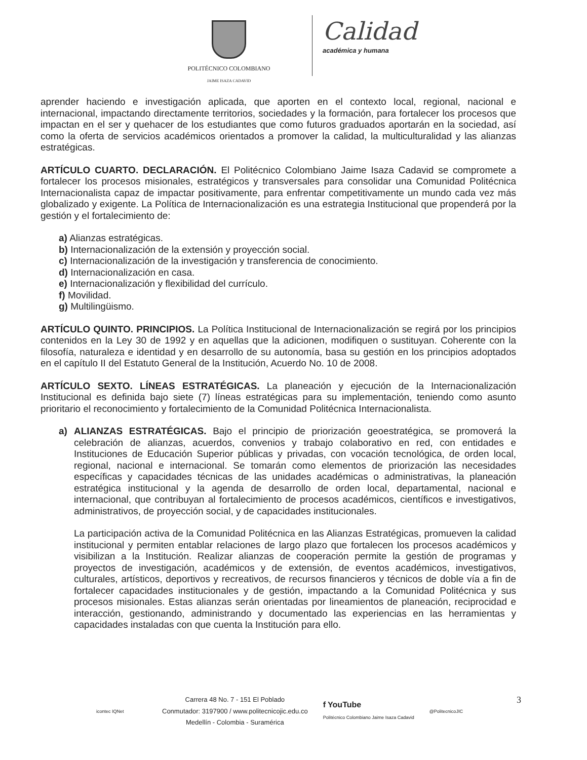POLITÉCNICO COLOMBIANO
JAIME ISAZA CADAVID
Calidad
académica y humana
aprender haciendo e investigación aplicada, que aporten en el contexto local, regional, nacional e internacional, impactando directamente territorios, sociedades y la formación, para fortalecer los procesos que impactan en el ser y quehacer de los estudiantes que como futuros graduados aportarán en la sociedad, así como la oferta de servicios académicos orientados a promover la calidad, la multiculturalidad y las alianzas estratégicas.
ARTÍCULO CUARTO. DECLARACIÓN. El Politécnico Colombiano Jaime Isaza Cadavid se compromete a fortalecer los procesos misionales, estratégicos y transversales para consolidar una Comunidad Politécnica Internacionalista capaz de impactar positivamente, para enfrentar competitivamente un mundo cada vez más globalizado y exigente. La Política de Internacionalización es una estrategia Institucional que propenderá por la gestión y el fortalecimiento de:
a) Alianzas estratégicas.
b) Internacionalización de la extensión y proyección social.
c) Internacionalización de la investigación y transferencia de conocimiento.
d) Internacionalización en casa.
e) Internacionalización y flexibilidad del currículo.
f) Movilidad.
g) Multilingüismo.
ARTÍCULO QUINTO. PRINCIPIOS. La Política Institucional de Internacionalización se regirá por los principios contenidos en la Ley 30 de 1992 y en aquellas que la adicionen, modifiquen o sustituyan. Coherente con la filosofía, naturaleza e identidad y en desarrollo de su autonomía, basa su gestión en los principios adoptados en el capítulo II del Estatuto General de la Institución, Acuerdo No. 10 de 2008.
ARTÍCULO SEXTO. LÍNEAS ESTRATÉGICAS. La planeación y ejecución de la Internacionalización Institucional es definida bajo siete (7) líneas estratégicas para su implementación, teniendo como asunto prioritario el reconocimiento y fortalecimiento de la Comunidad Politécnica Internacionalista.
a) ALIANZAS ESTRATÉGICAS. Bajo el principio de priorización geoestratégica, se promoverá la celebración de alianzas, acuerdos, convenios y trabajo colaborativo en red, con entidades e Instituciones de Educación Superior públicas y privadas, con vocación tecnológica, de orden local, regional, nacional e internacional. Se tomarán como elementos de priorización las necesidades específicas y capacidades técnicas de las unidades académicas o administrativas, la planeación estratégica institucional y la agenda de desarrollo de orden local, departamental, nacional e internacional, que contribuyan al fortalecimiento de procesos académicos, científicos e investigativos, administrativos, de proyección social, y de capacidades institucionales.
La participación activa de la Comunidad Politécnica en las Alianzas Estratégicas, promueven la calidad institucional y permiten entablar relaciones de largo plazo que fortalecen los procesos académicos y visibilizan a la Institución. Realizar alianzas de cooperación permite la gestión de programas y proyectos de investigación, académicos y de extensión, de eventos académicos, investigativos, culturales, artísticos, deportivos y recreativos, de recursos financieros y técnicos de doble vía a fin de fortalecer capacidades institucionales y de gestión, impactando a la Comunidad Politécnica y sus procesos misionales. Estas alianzas serán orientadas por lineamientos de planeación, reciprocidad e interacción, gestionando, administrando y documentado las experiencias en las herramientas y capacidades instaladas con que cuenta la Institución para ello.
icontec IQNet
Carrera 48 No. 7 - 151 El Poblado
Conmutador: 3197900 / www.politecnicojic.edu.co
Medellín - Colombia - Suramérica
f YouTube
Politécnico Colombiano Jaime Isaza Cadavid
@PolitecnicoJIC
3